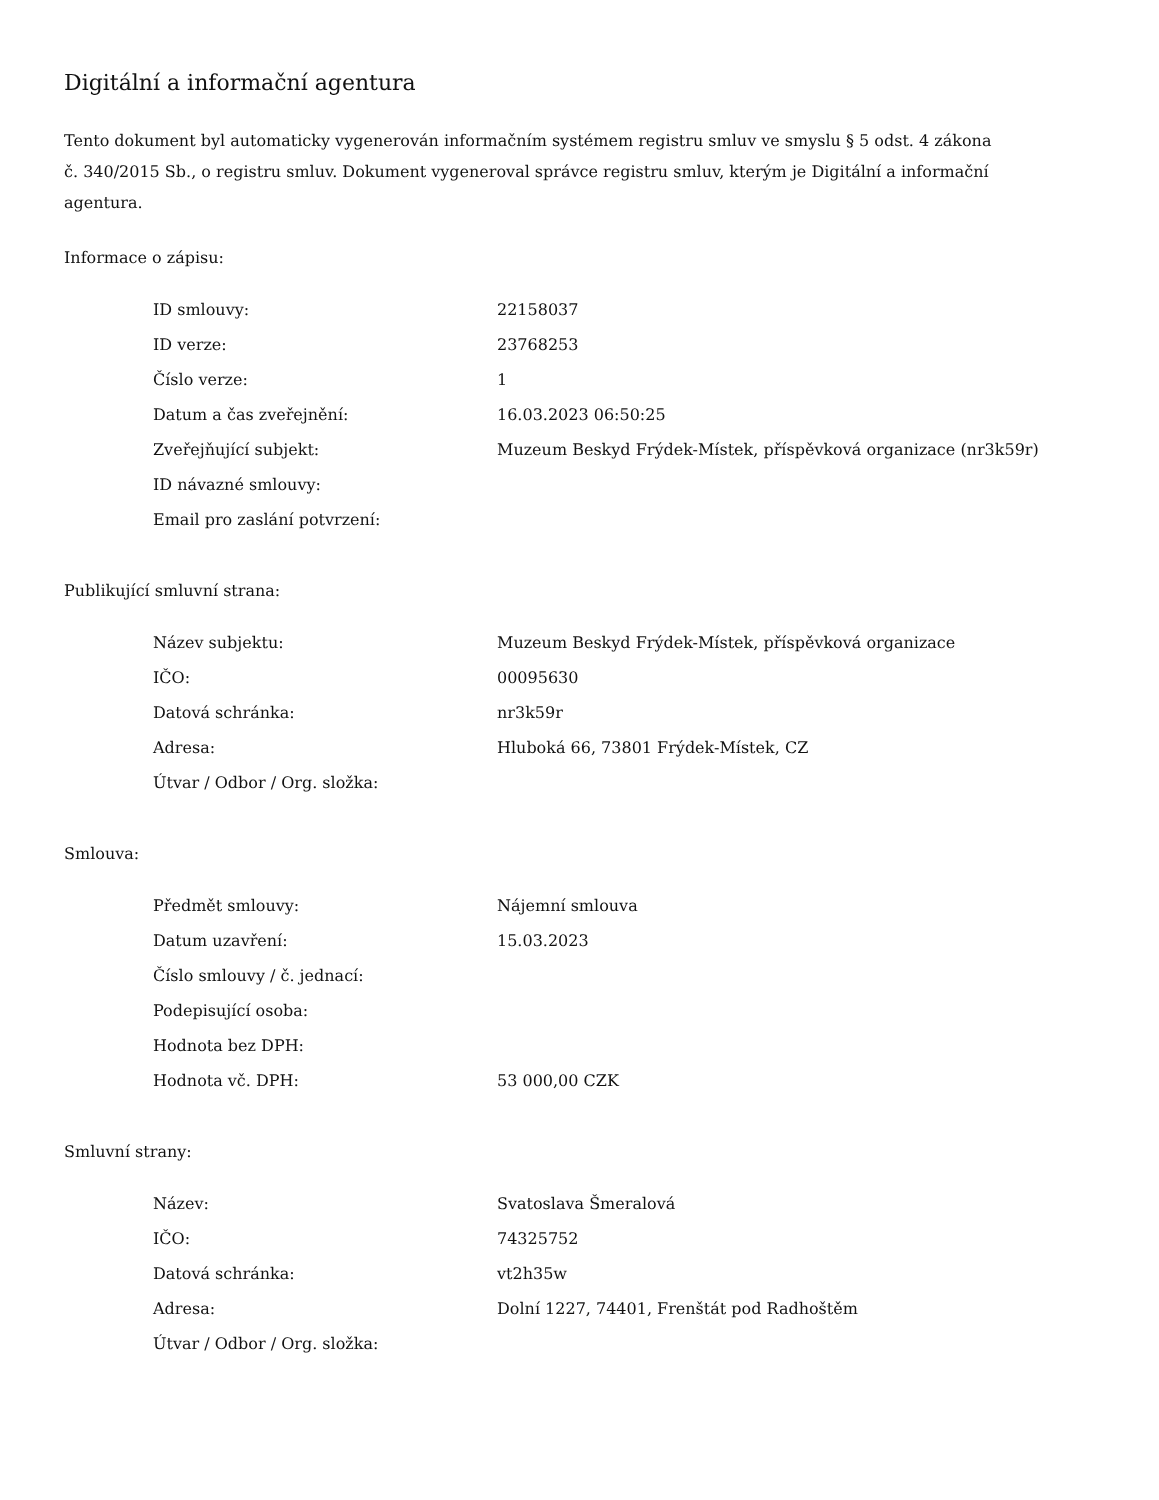Digitální a informační agentura
Tento dokument byl automaticky vygenerován informačním systémem registru smluv ve smyslu § 5 odst. 4 zákona
č. 340/2015 Sb., o registru smluv. Dokument vygeneroval správce registru smluv, kterým je Digitální a informační agentura.
Informace o zápisu:
| ID smlouvy: | 22158037 |
| ID verze: | 23768253 |
| Číslo verze: | 1 |
| Datum a čas zveřejnění: | 16.03.2023 06:50:25 |
| Zveřejňující subjekt: | Muzeum Beskyd Frýdek-Místek, příspěvková organizace (nr3k59r) |
| ID návazné smlouvy: | |
| Email pro zaslání potvrzení: | |
Publikující smluvní strana:
| Název subjektu: | Muzeum Beskyd Frýdek-Místek, příspěvková organizace |
| IČO: | 00095630 |
| Datová schránka: | nr3k59r |
| Adresa: | Hluboká 66, 73801 Frýdek-Místek, CZ |
| Útvar / Odbor / Org. složka: | |
Smlouva:
| Předmět smlouvy: | Nájemní smlouva |
| Datum uzavření: | 15.03.2023 |
| Číslo smlouvy / č. jednací: | |
| Podepisující osoba: | |
| Hodnota bez DPH: | |
| Hodnota vč. DPH: | 53 000,00 CZK |
Smluvní strany:
| Název: | Svatoslava Šmeralová |
| IČO: | 74325752 |
| Datová schránka: | vt2h35w |
| Adresa: | Dolní 1227, 74401, Frenštát pod Radhoštěm |
| Útvar / Odbor / Org. složka: | |